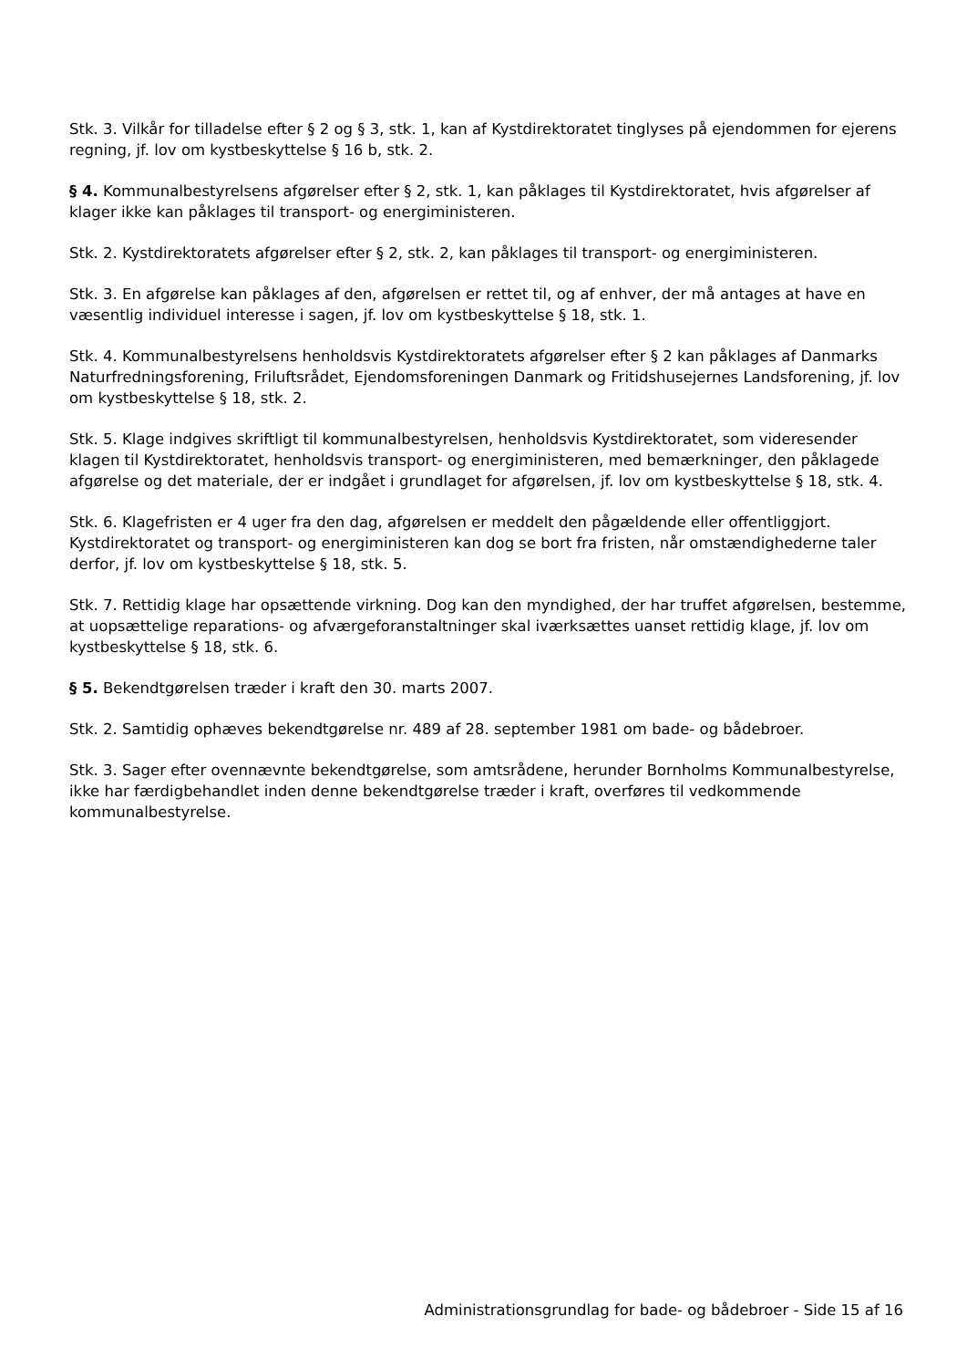Stk. 3. Vilkår for tilladelse efter § 2 og § 3, stk. 1, kan af Kystdirektoratet tinglyses på ejendommen for ejerens regning, jf. lov om kystbeskyttelse § 16 b, stk. 2.
§ 4. Kommunalbestyrelsens afgørelser efter § 2, stk. 1, kan påklages til Kystdirektoratet, hvis afgørelser af klager ikke kan påklages til transport- og energiministeren.
Stk. 2. Kystdirektoratets afgørelser efter § 2, stk. 2, kan påklages til transport- og energiministeren.
Stk. 3. En afgørelse kan påklages af den, afgørelsen er rettet til, og af enhver, der må antages at have en væsentlig individuel interesse i sagen, jf. lov om kystbeskyttelse § 18, stk. 1.
Stk. 4. Kommunalbestyrelsens henholdsvis Kystdirektoratets afgørelser efter § 2 kan påklages af Danmarks Naturfredningsforening, Friluftsrådet, Ejendomsforeningen Danmark og Fritidshusejernes Landsforening, jf. lov om kystbeskyttelse § 18, stk. 2.
Stk. 5. Klage indgives skriftligt til kommunalbestyrelsen, henholdsvis Kystdirektoratet, som videresender klagen til Kystdirektoratet, henholdsvis transport- og energiministeren, med bemærkninger, den påklagede afgørelse og det materiale, der er indgået i grundlaget for afgørelsen, jf. lov om kystbeskyttelse § 18, stk. 4.
Stk. 6. Klagefristen er 4 uger fra den dag, afgørelsen er meddelt den pågældende eller offentliggjort. Kystdirektoratet og transport- og energiministeren kan dog se bort fra fristen, når omstændighederne taler derfor, jf. lov om kystbeskyttelse § 18, stk. 5.
Stk. 7. Rettidig klage har opsættende virkning. Dog kan den myndighed, der har truffet afgørelsen, bestemme, at uopsættelige reparations- og afværgeforanstaltninger skal iværksættes uanset rettidig klage, jf. lov om kystbeskyttelse § 18, stk. 6.
§ 5. Bekendtgørelsen træder i kraft den 30. marts 2007.
Stk. 2. Samtidig ophæves bekendtgørelse nr. 489 af 28. september 1981 om bade- og bådebroer.
Stk. 3. Sager efter ovennævnte bekendtgørelse, som amtsrådene, herunder Bornholms Kommunalbestyrelse, ikke har færdigbehandlet inden denne bekendtgørelse træder i kraft, overføres til vedkommende kommunalbestyrelse.
Administrationsgrundlag for bade- og bådebroer - Side 15 af 16